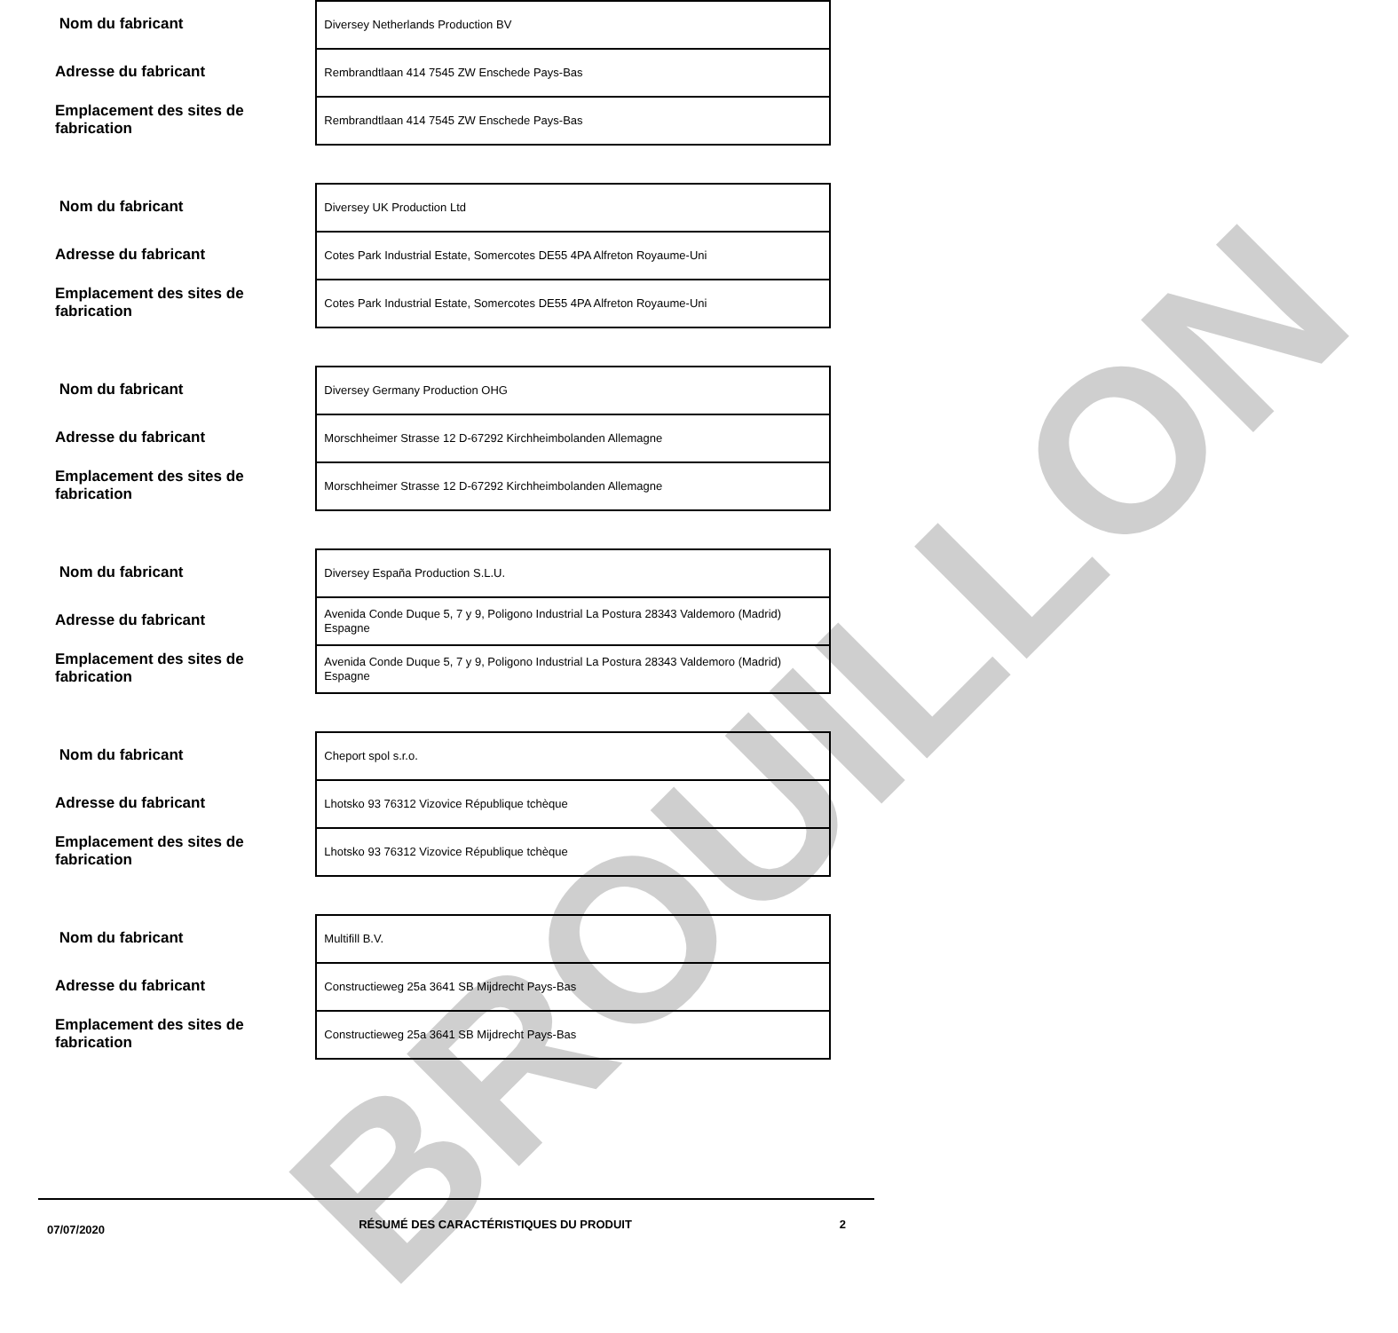BROUILLON
Nom du fabricant
Adresse du fabricant
Emplacement des sites de fabrication
Diversey Netherlands Production BV
Rembrandtlaan 414 7545 ZW Enschede Pays-Bas
Rembrandtlaan 414 7545 ZW Enschede Pays-Bas
Nom du fabricant
Adresse du fabricant
Emplacement des sites de fabrication
Diversey UK Production Ltd
Cotes Park Industrial Estate, Somercotes DE55 4PA Alfreton Royaume-Uni
Cotes Park Industrial Estate, Somercotes DE55 4PA Alfreton Royaume-Uni
Nom du fabricant
Adresse du fabricant
Emplacement des sites de fabrication
Diversey Germany Production OHG
Morschheimer Strasse 12 D-67292 Kirchheimbolanden Allemagne
Morschheimer Strasse 12 D-67292 Kirchheimbolanden Allemagne
Nom du fabricant
Adresse du fabricant
Emplacement des sites de fabrication
Diversey España Production S.L.U.
Avenida Conde Duque 5, 7 y 9, Poligono Industrial La Postura 28343 Valdemoro (Madrid) Espagne
Avenida Conde Duque 5, 7 y 9, Poligono Industrial La Postura 28343 Valdemoro (Madrid) Espagne
Nom du fabricant
Adresse du fabricant
Emplacement des sites de fabrication
Cheport spol s.r.o.
Lhotsko 93 76312 Vizovice République tchèque
Lhotsko 93 76312 Vizovice République tchèque
Nom du fabricant
Adresse du fabricant
Emplacement des sites de fabrication
Multifill B.V.
Constructieweg 25a 3641 SB Mijdrecht Pays-Bas
Constructieweg 25a 3641 SB Mijdrecht Pays-Bas
07/07/2020
RÉSUMÉ DES CARACTÉRISTIQUES DU PRODUIT 2